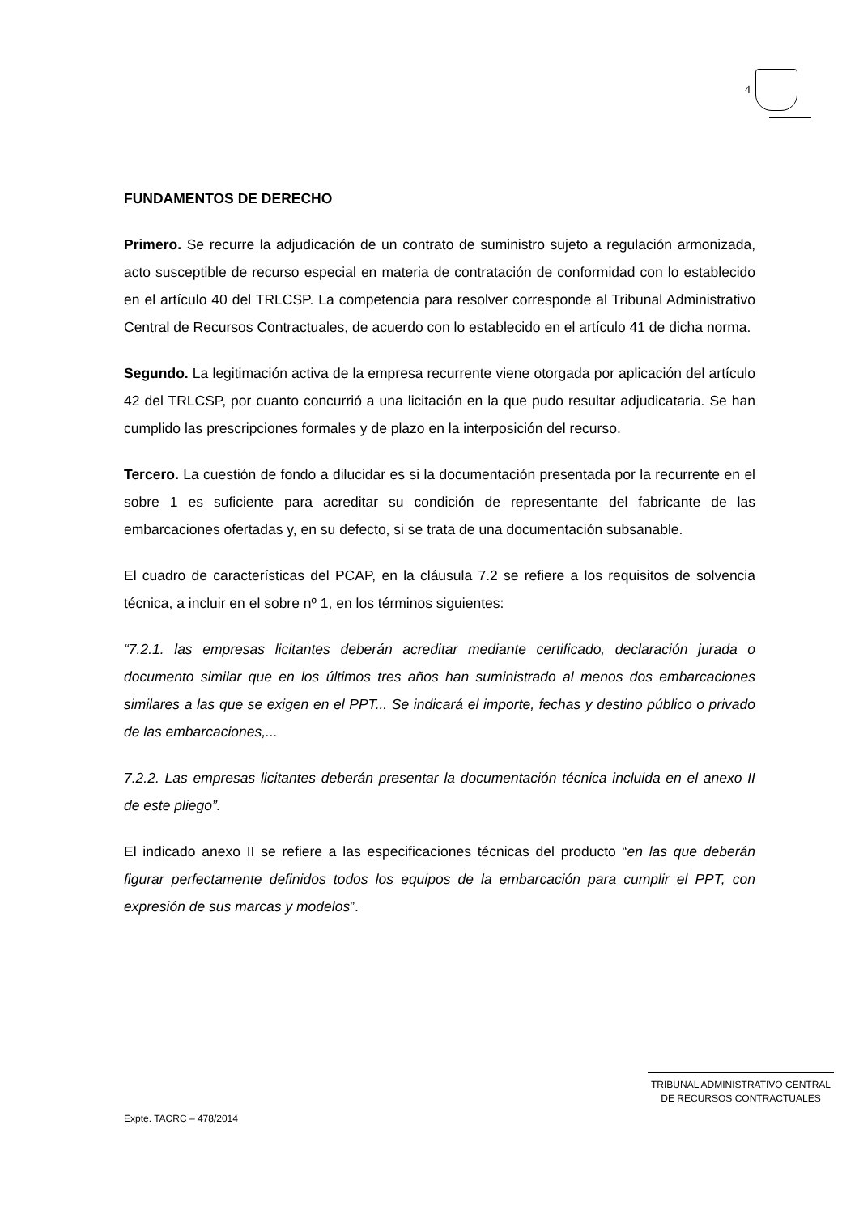4
FUNDAMENTOS DE DERECHO
Primero. Se recurre la adjudicación de un contrato de suministro sujeto a regulación armonizada, acto susceptible de recurso especial en materia de contratación de conformidad con lo establecido en el artículo 40 del TRLCSP. La competencia para resolver corresponde al Tribunal Administrativo Central de Recursos Contractuales, de acuerdo con lo establecido en el artículo 41 de dicha norma.
Segundo. La legitimación activa de la empresa recurrente viene otorgada por aplicación del artículo 42 del TRLCSP, por cuanto concurrió a una licitación en la que pudo resultar adjudicataria. Se han cumplido las prescripciones formales y de plazo en la interposición del recurso.
Tercero. La cuestión de fondo a dilucidar es si la documentación presentada por la recurrente en el sobre 1 es suficiente para acreditar su condición de representante del fabricante de las embarcaciones ofertadas y, en su defecto, si se trata de una documentación subsanable.
El cuadro de características del PCAP, en la cláusula 7.2 se refiere a los requisitos de solvencia técnica, a incluir en el sobre nº 1, en los términos siguientes:
“7.2.1. las empresas licitantes deberán acreditar mediante certificado, declaración jurada o documento similar que en los últimos tres años han suministrado al menos dos embarcaciones similares a las que se exigen en el PPT... Se indicará el importe, fechas y destino público o privado de las embarcaciones,...
7.2.2. Las empresas licitantes deberán presentar la documentación técnica incluida en el anexo II de este pliego”.
El indicado anexo II se refiere a las especificaciones técnicas del producto “en las que deberán figurar perfectamente definidos todos los equipos de la embarcación para cumplir el PPT, con expresión de sus marcas y modelos”.
TRIBUNAL ADMINISTRATIVO CENTRAL
DE RECURSOS CONTRACTUALES
Expte. TACRC – 478/2014